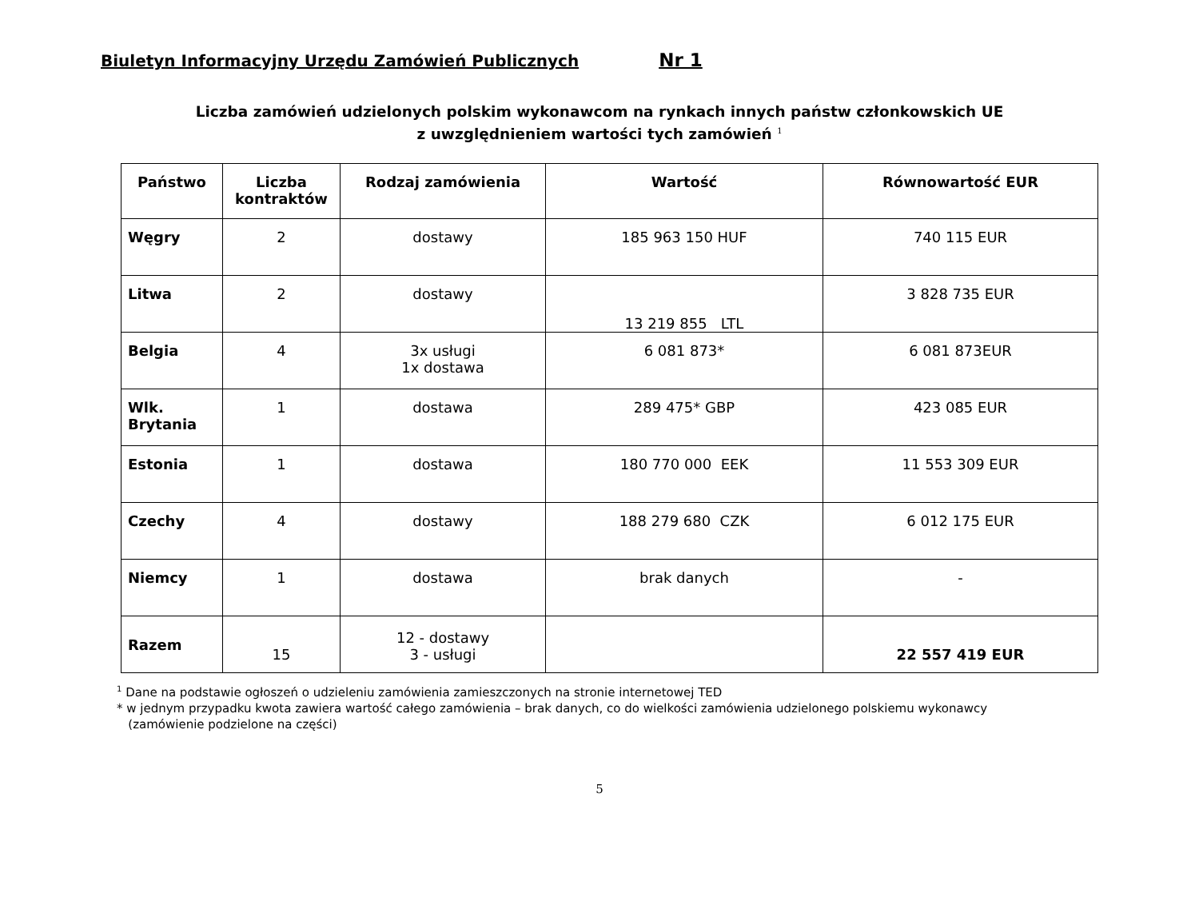Biuletyn Informacyjny Urzędu Zamówień Publicznych Nr 1
Liczba zamówień udzielonych polskim wykonawcom na rynkach innych państw członkowskich UE
z uwzględnieniem wartości tych zamówień <sup>1</sup>
| Państwo | Liczba kontraktów | Rodzaj zamówienia | Wartość | Równowartość EUR |
| --- | --- | --- | --- | --- |
| Węgry | 2 | dostawy | 185 963 150 HUF | 740 115 EUR |
| Litwa | 2 | dostawy | 13 219 855 LTL | 3 828 735 EUR |
| Belgia | 4 | 3x usługi 1x dostawa | 6 081 873* | 6 081 873EUR |
| Wlk. Brytania | 1 | dostawa | 289 475* GBP | 423 085 EUR |
| Estonia | 1 | dostawa | 180 770 000 EEK | 11 553 309 EUR |
| Czechy | 4 | dostawy | 188 279 680 CZK | 6 012 175 EUR |
| Niemcy | 1 | dostawa | brak danych | - |
| Razem | 15 | 12 - dostawy 3 - usługi | | 22 557 419 EUR |
<sup>1</sup> Dane na podstawie ogłoszeń o udzieleniu zamówienia zamieszczonych na stronie internetowej TED
* w jednym przypadku kwota zawiera wartość całego zamówienia – brak danych, co do wielkości zamówienia udzielonego polskiemu wykonawcy
(zamówienie podzielone na części)
5